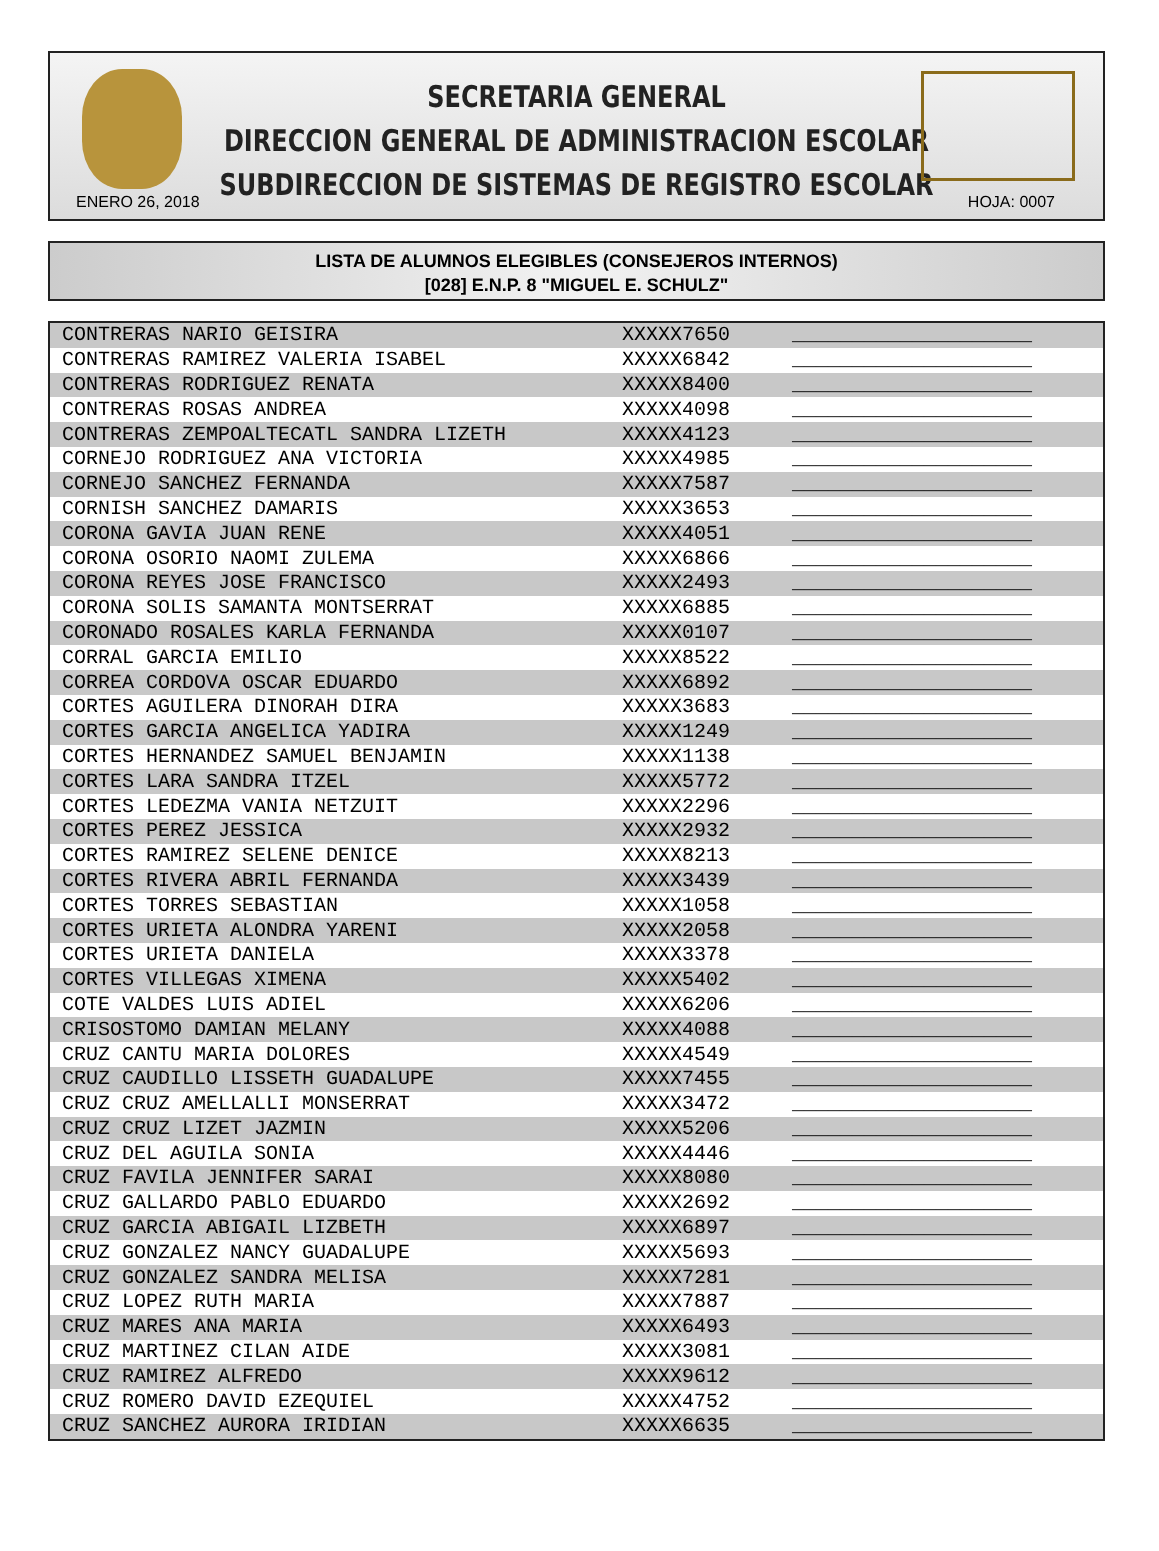SECRETARIA GENERAL
DIRECCION GENERAL DE ADMINISTRACION ESCOLAR
SUBDIRECCION DE SISTEMAS DE REGISTRO ESCOLAR
ENERO 26, 2018 HOJA: 0007
LISTA DE ALUMNOS ELEGIBLES (CONSEJEROS INTERNOS)
[028] E.N.P. 8 "MIGUEL E. SCHULZ"
| CONTRERAS NARIO GEISIRA | XXXXX7650 | ____________________ |
| CONTRERAS RAMIREZ VALERIA ISABEL | XXXXX6842 | ____________________ |
| CONTRERAS RODRIGUEZ RENATA | XXXXX8400 | ____________________ |
| CONTRERAS ROSAS ANDREA | XXXXX4098 | ____________________ |
| CONTRERAS ZEMPOALTECATL SANDRA LIZETH | XXXXX4123 | ____________________ |
| CORNEJO RODRIGUEZ ANA VICTORIA | XXXXX4985 | ____________________ |
| CORNEJO SANCHEZ FERNANDA | XXXXX7587 | ____________________ |
| CORNISH SANCHEZ DAMARIS | XXXXX3653 | ____________________ |
| CORONA GAVIA JUAN RENE | XXXXX4051 | ____________________ |
| CORONA OSORIO NAOMI ZULEMA | XXXXX6866 | ____________________ |
| CORONA REYES JOSE FRANCISCO | XXXXX2493 | ____________________ |
| CORONA SOLIS SAMANTA MONTSERRAT | XXXXX6885 | ____________________ |
| CORONADO ROSALES KARLA FERNANDA | XXXXX0107 | ____________________ |
| CORRAL GARCIA EMILIO | XXXXX8522 | ____________________ |
| CORREA CORDOVA OSCAR EDUARDO | XXXXX6892 | ____________________ |
| CORTES AGUILERA DINORAH DIRA | XXXXX3683 | ____________________ |
| CORTES GARCIA ANGELICA YADIRA | XXXXX1249 | ____________________ |
| CORTES HERNANDEZ SAMUEL BENJAMIN | XXXXX1138 | ____________________ |
| CORTES LARA SANDRA ITZEL | XXXXX5772 | ____________________ |
| CORTES LEDEZMA VANIA NETZUIT | XXXXX2296 | ____________________ |
| CORTES PEREZ JESSICA | XXXXX2932 | ____________________ |
| CORTES RAMIREZ SELENE DENICE | XXXXX8213 | ____________________ |
| CORTES RIVERA ABRIL FERNANDA | XXXXX3439 | ____________________ |
| CORTES TORRES SEBASTIAN | XXXXX1058 | ____________________ |
| CORTES URIETA ALONDRA YARENI | XXXXX2058 | ____________________ |
| CORTES URIETA DANIELA | XXXXX3378 | ____________________ |
| CORTES VILLEGAS XIMENA | XXXXX5402 | ____________________ |
| COTE VALDES LUIS ADIEL | XXXXX6206 | ____________________ |
| CRISOSTOMO DAMIAN MELANY | XXXXX4088 | ____________________ |
| CRUZ CANTU MARIA DOLORES | XXXXX4549 | ____________________ |
| CRUZ CAUDILLO LISSETH GUADALUPE | XXXXX7455 | ____________________ |
| CRUZ CRUZ AMELLALLI MONSERRAT | XXXXX3472 | ____________________ |
| CRUZ CRUZ LIZET JAZMIN | XXXXX5206 | ____________________ |
| CRUZ DEL AGUILA SONIA | XXXXX4446 | ____________________ |
| CRUZ FAVILA JENNIFER SARAI | XXXXX8080 | ____________________ |
| CRUZ GALLARDO PABLO EDUARDO | XXXXX2692 | ____________________ |
| CRUZ GARCIA ABIGAIL LIZBETH | XXXXX6897 | ____________________ |
| CRUZ GONZALEZ NANCY GUADALUPE | XXXXX5693 | ____________________ |
| CRUZ GONZALEZ SANDRA MELISA | XXXXX7281 | ____________________ |
| CRUZ LOPEZ RUTH MARIA | XXXXX7887 | ____________________ |
| CRUZ MARES ANA MARIA | XXXXX6493 | ____________________ |
| CRUZ MARTINEZ CILAN AIDE | XXXXX3081 | ____________________ |
| CRUZ RAMIREZ ALFREDO | XXXXX9612 | ____________________ |
| CRUZ ROMERO DAVID EZEQUIEL | XXXXX4752 | ____________________ |
| CRUZ SANCHEZ AURORA IRIDIAN | XXXXX6635 | ____________________ |